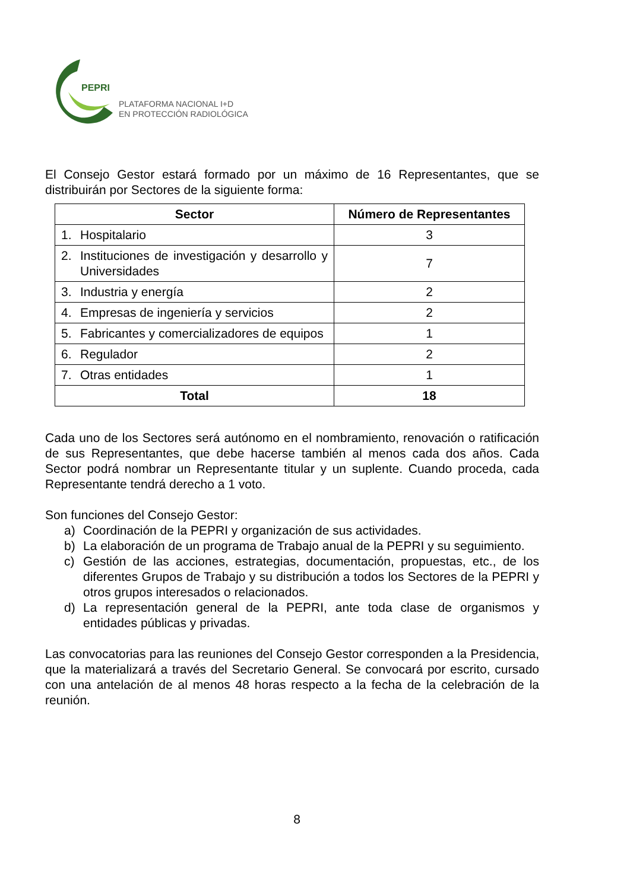PEPRI
PLATAFORMA NACIONAL I+D
EN PROTECCIÓN RADIOLÓGICA
El Consejo Gestor estará formado por un máximo de 16 Representantes, que se distribuirán por Sectores de la siguiente forma:
| Sector | Número de Representantes |
| --- | --- |
| 1. Hospitalario | 3 |
| 2. Instituciones de investigación y desarrollo y Universidades | 7 |
| 3. Industria y energía | 2 |
| 4. Empresas de ingeniería y servicios | 2 |
| 5. Fabricantes y comercializadores de equipos | 1 |
| 6. Regulador | 2 |
| 7. Otras entidades | 1 |
| Total | 18 |
Cada uno de los Sectores será autónomo en el nombramiento, renovación o ratificación de sus Representantes, que debe hacerse también al menos cada dos años. Cada Sector podrá nombrar un Representante titular y un suplente. Cuando proceda, cada Representante tendrá derecho a 1 voto.
Son funciones del Consejo Gestor:
a) Coordinación de la PEPRI y organización de sus actividades.
b) La elaboración de un programa de Trabajo anual de la PEPRI y su seguimiento.
c) Gestión de las acciones, estrategias, documentación, propuestas, etc., de los diferentes Grupos de Trabajo y su distribución a todos los Sectores de la PEPRI y otros grupos interesados o relacionados.
d) La representación general de la PEPRI, ante toda clase de organismos y entidades públicas y privadas.
Las convocatorias para las reuniones del Consejo Gestor corresponden a la Presidencia, que la materializará a través del Secretario General. Se convocará por escrito, cursado con una antelación de al menos 48 horas respecto a la fecha de la celebración de la reunión.
8